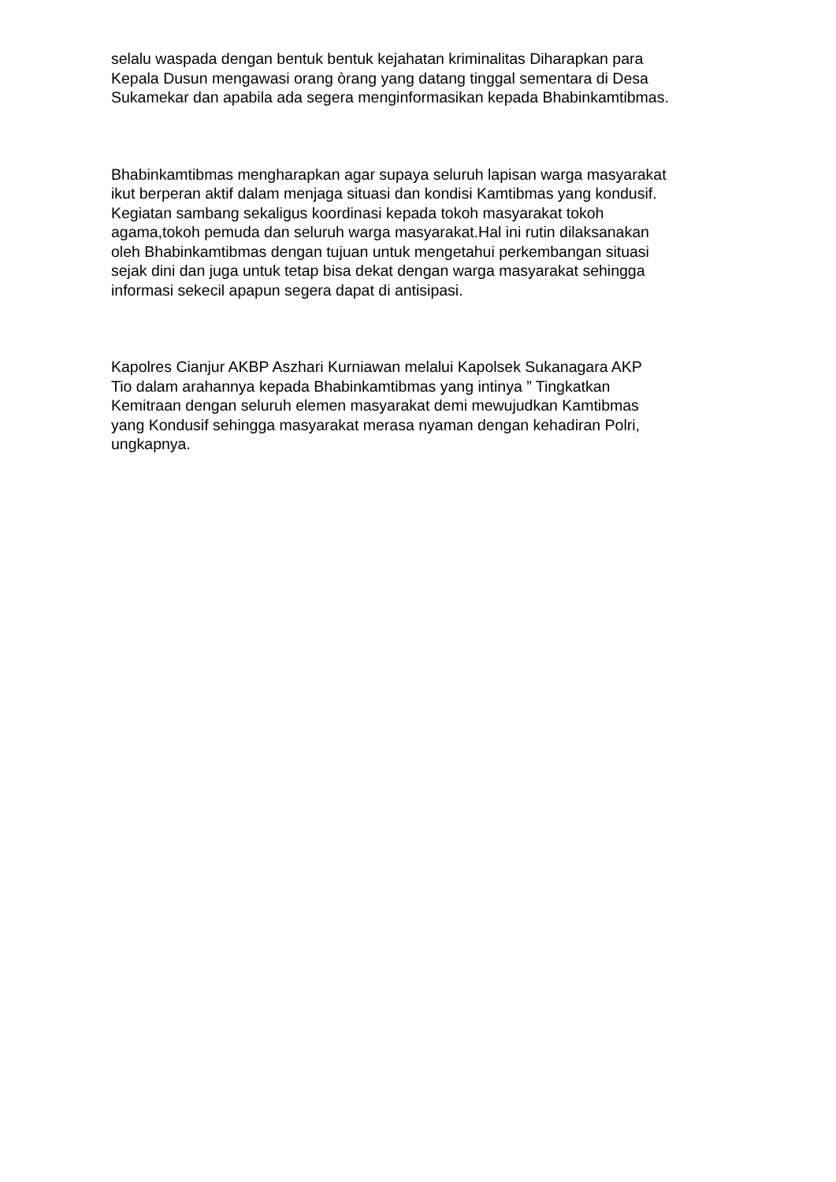selalu waspada dengan bentuk bentuk kejahatan kriminalitas Diharapkan para
Kepala Dusun mengawasi orang òrang yang datang tinggal sementara di Desa
Sukamekar dan apabila ada segera menginformasikan kepada Bhabinkamtibmas.
Bhabinkamtibmas mengharapkan agar supaya seluruh lapisan warga masyarakat
ikut berperan aktif dalam menjaga situasi dan kondisi Kamtibmas yang kondusif.
Kegiatan sambang sekaligus koordinasi kepada tokoh masyarakat tokoh
agama,tokoh pemuda dan seluruh warga masyarakat.Hal ini rutin dilaksanakan
oleh Bhabinkamtibmas dengan tujuan untuk mengetahui perkembangan situasi
sejak dini dan juga untuk tetap bisa dekat dengan warga masyarakat sehingga
informasi sekecil apapun segera dapat di antisipasi.
Kapolres Cianjur AKBP Aszhari Kurniawan melalui Kapolsek Sukanagara AKP
Tio dalam arahannya kepada Bhabinkamtibmas yang intinya ” Tingkatkan
Kemitraan dengan seluruh elemen masyarakat demi mewujudkan Kamtibmas
yang Kondusif sehingga masyarakat merasa nyaman dengan kehadiran Polri,
ungkapnya.